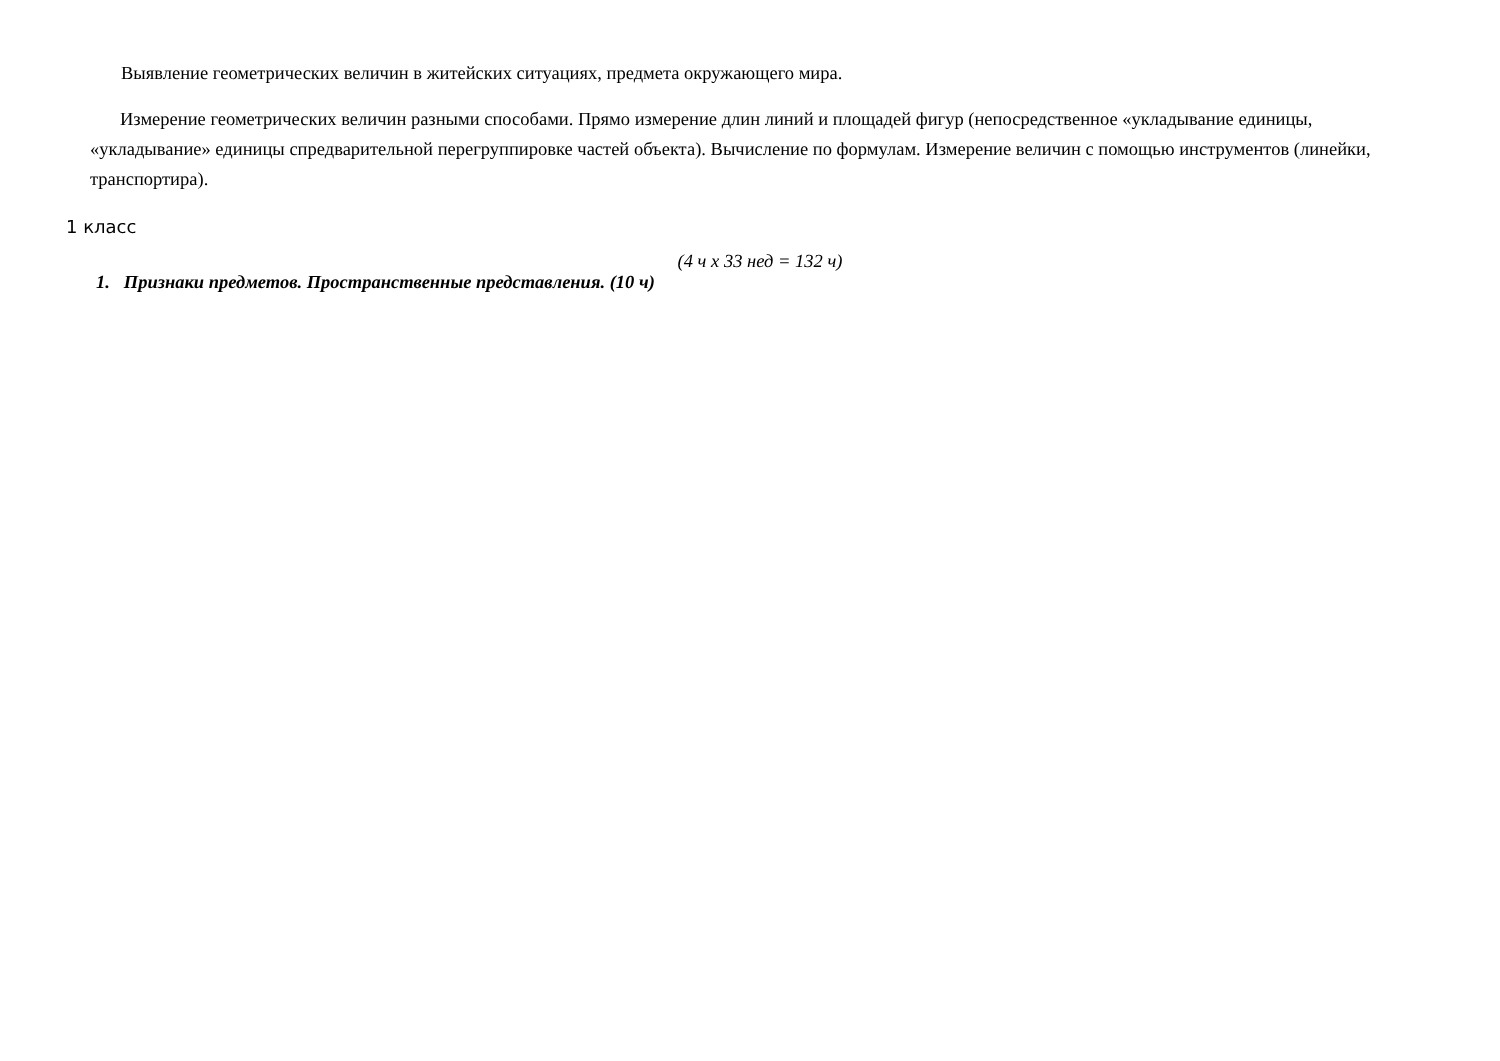Выявление геометрических величин в житейских ситуациях, предмета окружающего мира.
Измерение геометрических величин разными способами. Прямо измерение длин линий и площадей фигур (непосредственное «укладывание единицы, «укладывание» единицы спредварительной перегруппировке частей объекта). Вычисление по формулам. Измерение величин с помощью инструментов (линейки, транспортира).
1 класс
(4 ч х 33 нед = 132 ч)
1. Признаки предметов. Пространственные представления. (10 ч)